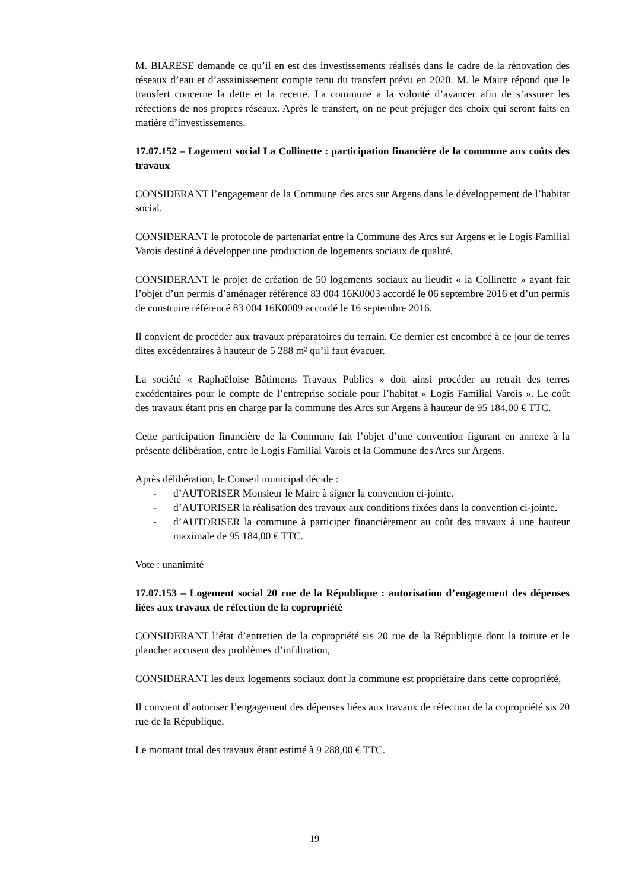M. BIARESE demande ce qu’il en est des investissements réalisés dans le cadre de la rénovation des réseaux d’eau et d’assainissement compte tenu du transfert prévu en 2020. M. le Maire répond que le transfert concerne la dette et la recette. La commune a la volonté d’avancer afin de s’assurer les réfections de nos propres réseaux. Après le transfert, on ne peut préjuger des choix qui seront faits en matière d’investissements.
17.07.152 – Logement social La Collinette : participation financière de la commune aux coûts des travaux
CONSIDERANT l’engagement de la Commune des arcs sur Argens dans le développement de l’habitat social.
CONSIDERANT le protocole de partenariat entre la Commune des Arcs sur Argens et le Logis Familial Varois destiné à développer une production de logements sociaux de qualité.
CONSIDERANT le projet de création de 50 logements sociaux au lieudit « la Collinette » ayant fait l’objet d’un permis d’aménager référencé 83 004 16K0003 accordé le 06 septembre 2016 et d’un permis de construire référencé 83 004 16K0009 accordé le 16 septembre 2016.
Il convient de procéder aux travaux préparatoires du terrain. Ce dernier est encombré à ce jour de terres dites excédentaires à hauteur de 5 288 m² qu’il faut évacuer.
La société « Raphaëloise Bâtiments Travaux Publics » doit ainsi procéder au retrait des terres excédentaires pour le compte de l’entreprise sociale pour l’habitat « Logis Familial Varois ». Le coût des travaux étant pris en charge par la commune des Arcs sur Argens à hauteur de 95 184,00 € TTC.
Cette participation financière de la Commune fait l’objet d’une convention figurant en annexe à la présente délibération, entre le Logis Familial Varois et la Commune des Arcs sur Argens.
Après délibération, le Conseil municipal décide :
- d’AUTORISER Monsieur le Maire à signer la convention ci-jointe.
- d’AUTORISER la réalisation des travaux aux conditions fixées dans la convention ci-jointe.
- d’AUTORISER la commune à participer financièrement au coût des travaux à une hauteur maximale de 95 184,00 € TTC.
Vote : unanimité
17.07.153 – Logement social 20 rue de la République : autorisation d’engagement des dépenses liées aux travaux de réfection de la copropriété
CONSIDERANT l’état d’entretien de la copropriété sis 20 rue de la République dont la toiture et le plancher accusent des problèmes d’infiltration,
CONSIDERANT les deux logements sociaux dont la commune est propriétaire dans cette copropriété,
Il convient d’autoriser l’engagement des dépenses liées aux travaux de réfection de la copropriété sis 20 rue de la République.
Le montant total des travaux étant estimé à 9 288,00 € TTC.
19